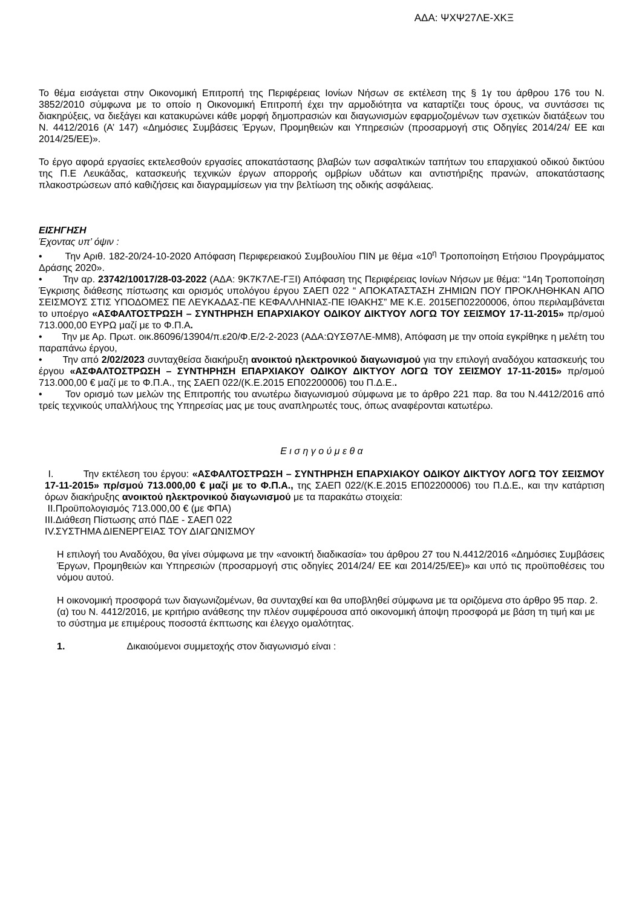ΑΔΑ: ΨΧΨ27ΛΕ-ΧΚΞ
Το θέμα εισάγεται στην Οικονομική Επιτροπή της Περιφέρειας Ιονίων Νήσων σε εκτέλεση της § 1γ του άρθρου 176 του Ν. 3852/2010 σύμφωνα με το οποίο η Οικονομική Επιτροπή έχει την αρμοδιότητα να καταρτίζει τους όρους, να συντάσσει τις διακηρύξεις, να διεξάγει και κατακυρώνει κάθε μορφή δημοπρασιών και διαγωνισμών εφαρμοζομένων των σχετικών διατάξεων του Ν. 4412/2016 (Α’ 147) «Δημόσιες Συμβάσεις Έργων, Προμηθειών και Υπηρεσιών (προσαρμογή στις Οδηγίες 2014/24/ ΕΕ και 2014/25/ΕΕ)».
Το έργο αφορά εργασίες εκτελεσθούν εργασίες αποκατάστασης βλαβών των ασφαλτικών ταπήτων του επαρχιακού οδικού δικτύου της Π.Ε Λευκάδας, κατασκευής τεχνικών έργων απορροής ομβρίων υδάτων και αντιστήριξης πρανών, αποκατάστασης πλακοστρώσεων από καθιζήσεις και διαγραμμίσεων για την βελτίωση της οδικής ασφάλειας.
ΕΙΣΗΓΗΣΗ
Έχοντας υπ’ όψιν :
• Την Αριθ. 182-20/24-10-2020 Απόφαση Περιφερειακού Συμβουλίου ΠΙΝ με θέμα «10<sup>η</sup> Τροποποίηση Ετήσιου Προγράμματος Δράσης 2020».
• Την αρ. 23742/10017/28-03-2022 (ΑΔΑ: 9Κ7Κ7ΛΕ-ΓΞΙ) Απόφαση της Περιφέρειας Ιονίων Νήσων με θέμα: “14η Τροποποίηση Έγκρισης διάθεσης πίστωσης και ορισμός υπολόγου έργου ΣΑΕΠ 022 “ ΑΠΟΚΑΤΑΣΤΑΣΗ ΖΗΜΙΩΝ ΠΟΥ ΠΡΟΚΛΗΘΗΚΑΝ ΑΠΟ ΣΕΙΣΜΟΥΣ ΣΤΙΣ ΥΠΟΔΟΜΕΣ ΠΕ ΛΕΥΚΑΔΑΣ-ΠΕ ΚΕΦΑΛΛΗΝΙΑΣ-ΠΕ ΙΘΑΚΗΣ” ΜΕ Κ.Ε. 2015ΕΠ02200006, όπου περιλαμβάνεται το υποέργο «ΑΣΦΑΛΤΟΣΤΡΩΣΗ – ΣΥΝΤΗΡΗΣΗ ΕΠΑΡΧΙΑΚΟΥ ΟΔΙΚΟΥ ΔΙΚΤΥΟΥ ΛΟΓΩ ΤΟΥ ΣΕΙΣΜΟΥ 17-11-2015» πρ/σμού 713.000,00 ΕΥΡΩ μαζί με το Φ.Π.Α.
• Την με Αρ. Πρωτ. οικ.86096/13904/π.ε20/Φ.Ε/2-2-2023 (ΑΔΑ:ΩΥΣΘ7ΛΕ-ΜΜ8), Απόφαση με την οποία εγκρίθηκε η μελέτη του παραπάνω έργου,
• Την από 2/02/2023 συνταχθείσα διακήρυξη ανοικτού ηλεκτρονικού διαγωνισμού για την επιλογή αναδόχου κατασκευής του έργου «ΑΣΦΑΛΤΟΣΤΡΩΣΗ – ΣΥΝΤΗΡΗΣΗ ΕΠΑΡΧΙΑΚΟΥ ΟΔΙΚΟΥ ΔΙΚΤΥΟΥ ΛΟΓΩ ΤΟΥ ΣΕΙΣΜΟΥ 17-11-2015» πρ/σμού 713.000,00 € μαζί με το Φ.Π.Α., της ΣΑΕΠ 022/(Κ.Ε.2015 ΕΠ02200006) του Π.Δ.Ε..
• Τον ορισμό των μελών της Επιτροπής του ανωτέρω διαγωνισμού σύμφωνα με το άρθρο 221 παρ. 8α του Ν.4412/2016 από τρείς τεχνικούς υπαλλήλους της Υπηρεσίας μας με τους αναπληρωτές τους, όπως αναφέρονται κατωτέρω.
Ε ι σ η γ ο ύ μ ε θ α
I. Την εκτέλεση του έργου: «ΑΣΦΑΛΤΟΣΤΡΩΣΗ – ΣΥΝΤΗΡΗΣΗ ΕΠΑΡΧΙΑΚΟΥ ΟΔΙΚΟΥ ΔΙΚΤΥΟΥ ΛΟΓΩ ΤΟΥ ΣΕΙΣΜΟΥ 17-11-2015» πρ/σμού 713.000,00 € μαζί με το Φ.Π.Α., της ΣΑΕΠ 022/(Κ.Ε.2015 ΕΠ02200006) του Π.Δ.Ε., και την κατάρτιση όρων διακήρυξης ανοικτού ηλεκτρονικού διαγωνισμού με τα παρακάτω στοιχεία:
II.Προϋπολογισμός 713.000,00 € (με ΦΠΑ)
III.Διάθεση Πίστωσης από ΠΔΕ - ΣΑΕΠ 022
IV.ΣΥΣΤΗΜΑ ΔΙΕΝΕΡΓΕΙΑΣ ΤΟΥ ΔΙΑΓΩΝΙΣΜΟΥ
Η επιλογή του Αναδόχου, θα γίνει σύμφωνα με την «ανοικτή διαδικασία» του άρθρου 27 του Ν.4412/2016 «Δημόσιες Συμβάσεις Έργων, Προμηθειών και Υπηρεσιών (προσαρμογή στις οδηγίες 2014/24/ ΕΕ και 2014/25/ΕΕ)» και υπό τις προϋποθέσεις του νόμου αυτού.
Η οικονομική προσφορά των διαγωνιζομένων, θα συνταχθεί και θα υποβληθεί σύμφωνα με τα οριζόμενα στο άρθρο 95 παρ. 2.(α) του Ν. 4412/2016, με κριτήριο ανάθεσης την πλέον συμφέρουσα από οικονομική άποψη προσφορά με βάση τη τιμή και με το σύστημα με επιμέρους ποσοστά έκπτωσης και έλεγχο ομαλότητας.
1. Δικαιούμενοι συμμετοχής στον διαγωνισμό είναι :